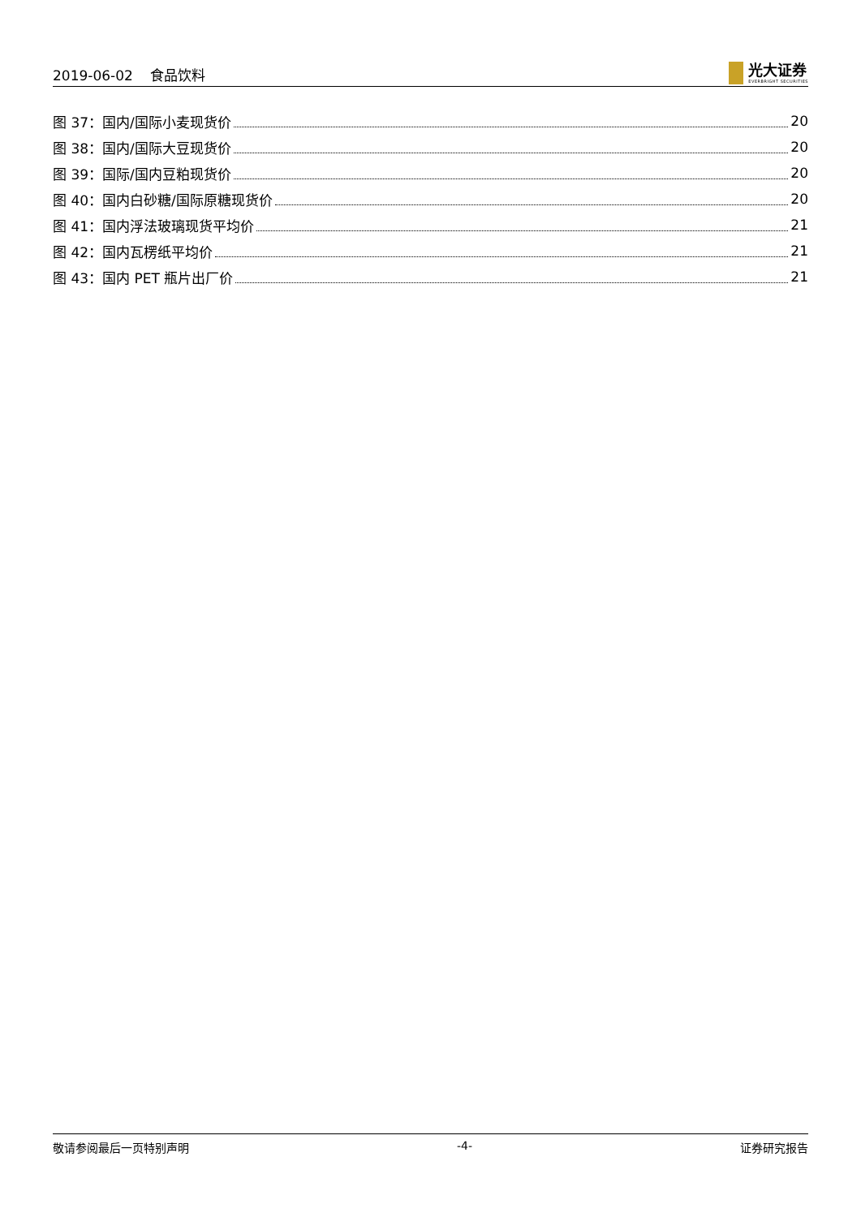2019-06-02 食品饮料
光大证券
EVERBRIGHT SECURITIES
图 37：国内/国际小麦现货价 20
图 38：国内/国际大豆现货价 20
图 39：国际/国内豆粕现货价 20
图 40：国内白砂糖/国际原糖现货价 20
图 41：国内浮法玻璃现货平均价 21
图 42：国内瓦楞纸平均价 21
图 43：国内 PET 瓶片出厂价 21
敬请参阅最后一页特别声明 -4- 证券研究报告